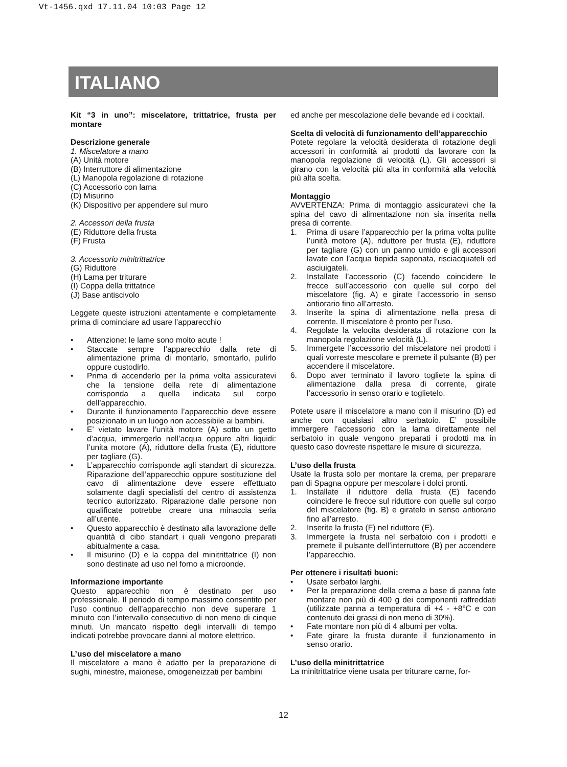Vt-1456.qxd 17.11.04 10:03 Page 12
ITALIANO
Kit “3 in uno”: miscelatore, trittatrice, frusta per montare
Descrizione generale
1. Miscelatore a mano
(A) Unità motore
(B) Interruttore di alimentazione
(L) Manopola regolazione di rotazione
(C) Accessorio con lama
(D) Misurino
(K) Dispositivo per appendere sul muro
2. Accessori della frusta
(E) Riduttore della frusta
(F) Frusta
3. Accessorio minitrittatrice
(G) Riduttore
(H) Lama per triturare
(I) Coppa della trittatrice
(J) Base antiscivolo
Leggete queste istruzioni attentamente e completamente prima di cominciare ad usare l’apparecchio
• Attenzione: le lame sono molto acute !
• Staccate sempre l’apparecchio dalla rete di alimentazione prima di montarlo, smontarlo, pulirlo oppure custodirlo.
• Prima di accenderlo per la prima volta assicuratevi che la tensione della rete di alimentazione corrisponda a quella indicata sul corpo dell’apparecchio.
• Durante il funzionamento l’apparecchio deve essere posizionato in un luogo non accessibile ai bambini.
• E’ vietato lavare l’unità motore (A) sotto un getto d’acqua, immergerlo nell’acqua oppure altri liquidi: l’unita motore (A), riduttore della frusta (E), riduttore per tagliare (G).
• L’apparecchio corrisponde agli standart di sicurezza. Riparazione dell’apparecchio oppure sostituzione del cavo di alimentazione deve essere effettuato solamente dagli specialisti del centro di assistenza tecnico autorizzato. Riparazione dalle persone non qualificate potrebbe creare una minaccia seria all’utente.
• Questo apparecchio è destinato alla lavorazione delle quantità di cibo standart i quali vengono preparati abitualmente a casa.
• Il misurino (D) e la coppa del minitrittatrice (I) non sono destinate ad uso nel forno a microonde.
Informazione importante
Questo apparecchio non è destinato per uso professionale. Il periodo di tempo massimo consentito per l’uso continuo dell’apparecchio non deve superare 1 minuto con l’intervallo consecutivo di non meno di cinque minuti. Un mancato rispetto degli intervalli di tempo indicati potrebbe provocare danni al motore elettrico.
L’uso del miscelatore a mano
Il miscelatore a mano è adatto per la preparazione di sughi, minestre, maionese, omogeneizzati per bambini
ed anche per mescolazione delle bevande ed i cocktail.
Scelta di velocità di funzionamento dell’apparecchio
Potete regolare la velocità desiderata di rotazione degli accessori in conformità ai prodotti da lavorare con la manopola regolazione di velocità (L). Gli accessori si girano con la velocità più alta in conformità alla velocità più alta scelta.
Montaggio
AVVERTENZA: Prima di montaggio assicuratevi che la spina del cavo di alimentazione non sia inserita nella presa di corrente.
1. Prima di usare l’apparecchio per la prima volta pulite l’unità motore (A), riduttore per frusta (E), riduttore per tagliare (G) con un panno umido e gli accessori lavate con l’acqua tiepida saponata, risciacquateli ed asciuigateli.
2. Installate l’accessorio (C) facendo coincidere le frecce sull’accessorio con quelle sul corpo del miscelatore (fig. A) e girate l’accessorio in senso antiorario fino all’arresto.
3. Inserite la spina di alimentazione nella presa di corrente. Il miscelatore è pronto per l’uso.
4. Regolate la velocita desiderata di rotazione con la manopola regolazione velocità (L).
5. Immergete l’accessorio del miscelatore nei prodotti i quali vorreste mescolare e premete il pulsante (B) per accendere il miscelatore.
6. Dopo aver terminato il lavoro togliete la spina di alimentazione dalla presa di corrente, girate l’accessorio in senso orario e toglietelo.
Potete usare il miscelatore a mano con il misurino (D) ed anche con qualsiasi altro serbatoio. E’ possibile immergere l’accessorio con la lama direttamente nel serbatoio in quale vengono preparati i prodotti ma in questo caso dovreste rispettare le misure di sicurezza.
L’uso della frusta
Usate la frusta solo per montare la crema, per preparare pan di Spagna oppure per mescolare i dolci pronti.
1. Installate il riduttore della frusta (E) facendo coincidere le frecce sul riduttore con quelle sul corpo del miscelatore (fig. B) e giratelo in senso antiorario fino all’arresto.
2. Inserite la frusta (F) nel riduttore (E).
3. Immergete la frusta nel serbatoio con i prodotti e premete il pulsante dell’interruttore (B) per accendere l’apparecchio.
Per ottenere i risultati buoni:
• Usate serbatoi larghi.
• Per la preparazione della crema a base di panna fate montare non più di 400 g dei componenti raffreddati (utilizzate panna a temperatura di +4 - +8°C e con contenuto dei grassi di non meno di 30%).
• Fate montare non più di 4 albumi per volta.
• Fate girare la frusta durante il funzionamento in senso orario.
L’uso della minitrittatrice
La minitrittatrice viene usata per triturare carne, for-
12